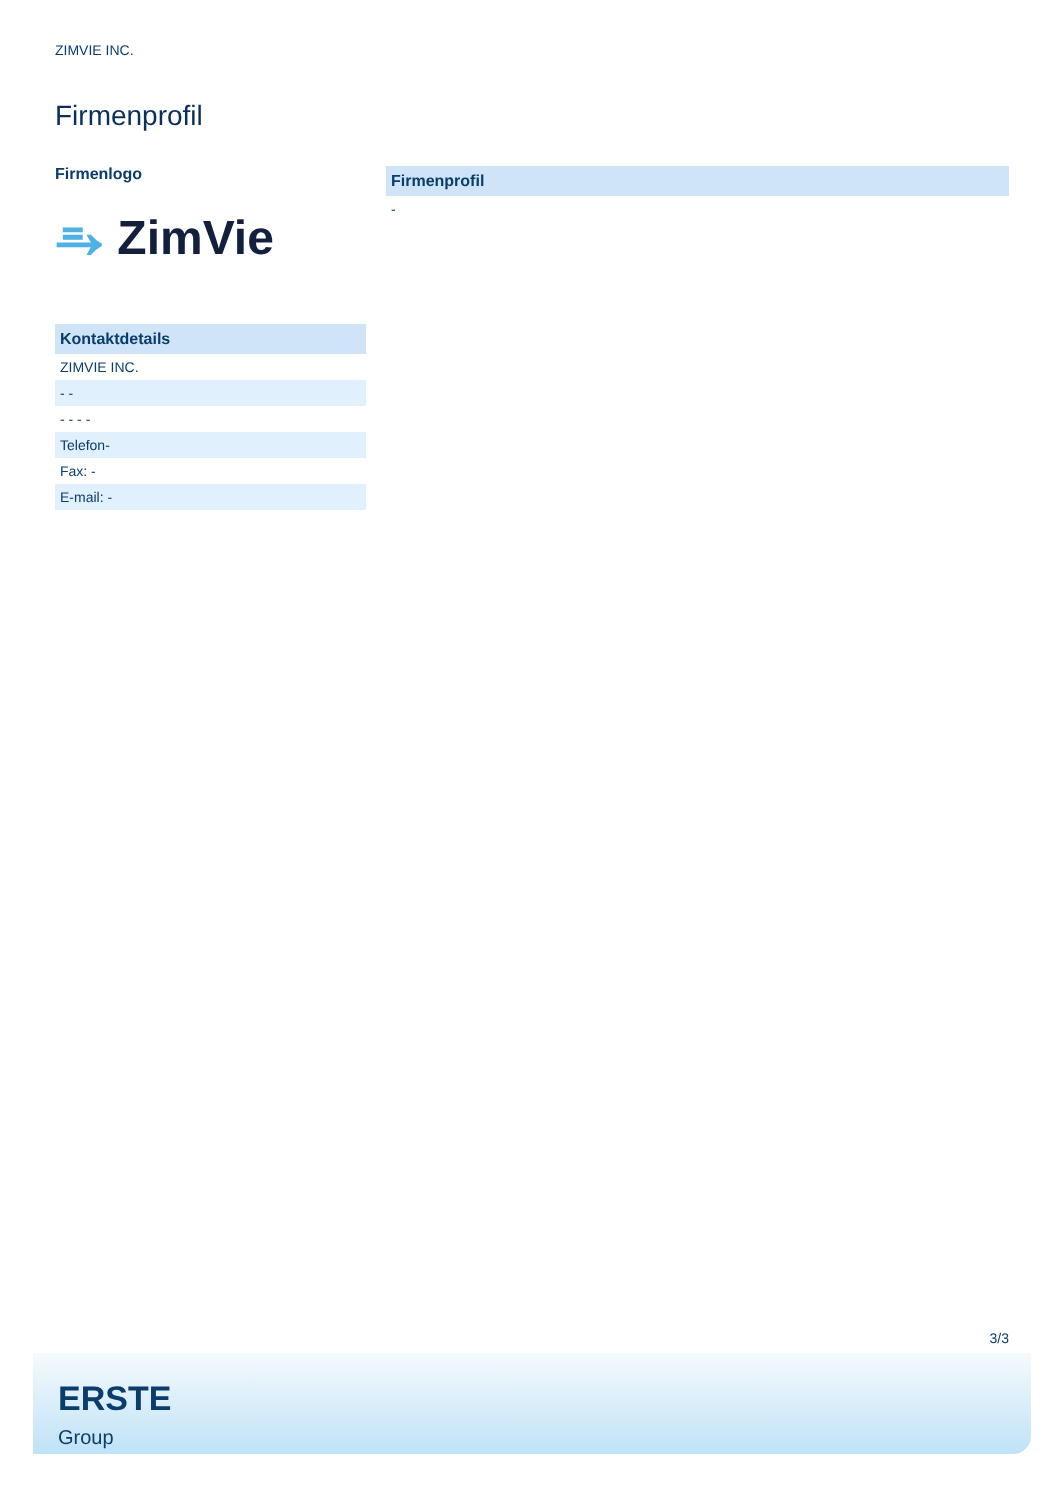ZIMVIE INC.
Firmenprofil
Firmenlogo
⥱ ZimVie
| Kontaktdetails |
| --- |
| ZIMVIE INC. |
| - - |
| - - - - |
| Telefon- |
| Fax: - |
| E-mail: - |
| Firmenprofil |
| --- |
| - |
3/3
ERSTE
Group